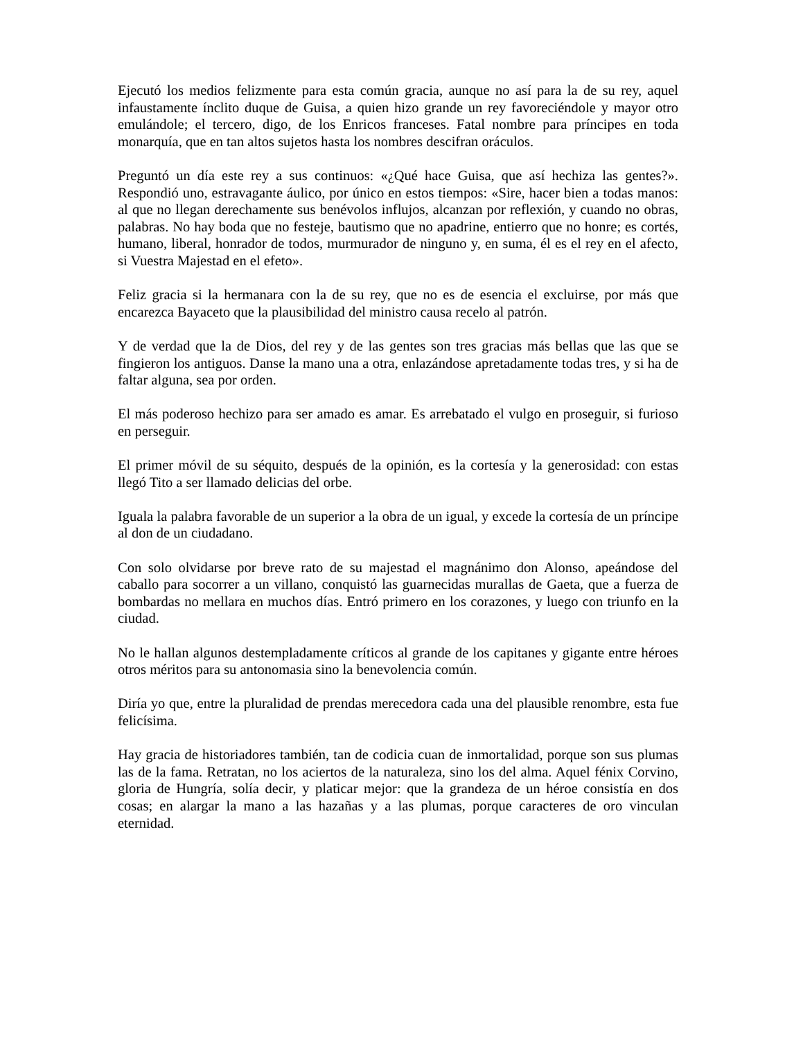Ejecutó los medios felizmente para esta común gracia, aunque no así para la de su rey, aquel infaustamente ínclito duque de Guisa, a quien hizo grande un rey favoreciéndole y mayor otro emulándole; el tercero, digo, de los Enricos franceses. Fatal nombre para príncipes en toda monarquía, que en tan altos sujetos hasta los nombres descifran oráculos.
Preguntó un día este rey a sus continuos: «¿Qué hace Guisa, que así hechiza las gentes?». Respondió uno, estravagante áulico, por único en estos tiempos: «Sire, hacer bien a todas manos: al que no llegan derechamente sus benévolos influjos, alcanzan por reflexión, y cuando no obras, palabras. No hay boda que no festeje, bautismo que no apadrine, entierro que no honre; es cortés, humano, liberal, honrador de todos, murmurador de ninguno y, en suma, él es el rey en el afecto, si Vuestra Majestad en el efeto».
Feliz gracia si la hermanara con la de su rey, que no es de esencia el excluirse, por más que encarezca Bayaceto que la plausibilidad del ministro causa recelo al patrón.
Y de verdad que la de Dios, del rey y de las gentes son tres gracias más bellas que las que se fingieron los antiguos. Danse la mano una a otra, enlazándose apretadamente todas tres, y si ha de faltar alguna, sea por orden.
El más poderoso hechizo para ser amado es amar. Es arrebatado el vulgo en proseguir, si furioso en perseguir.
El primer móvil de su séquito, después de la opinión, es la cortesía y la generosidad: con estas llegó Tito a ser llamado delicias del orbe.
Iguala la palabra favorable de un superior a la obra de un igual, y excede la cortesía de un príncipe al don de un ciudadano.
Con solo olvidarse por breve rato de su majestad el magnánimo don Alonso, apeándose del caballo para socorrer a un villano, conquistó las guarnecidas murallas de Gaeta, que a fuerza de bombardas no mellara en muchos días. Entró primero en los corazones, y luego con triunfo en la ciudad.
No le hallan algunos destempladamente críticos al grande de los capitanes y gigante entre héroes otros méritos para su antonomasia sino la benevolencia común.
Diría yo que, entre la pluralidad de prendas merecedora cada una del plausible renombre, esta fue felicísima.
Hay gracia de historiadores también, tan de codicia cuan de inmortalidad, porque son sus plumas las de la fama. Retratan, no los aciertos de la naturaleza, sino los del alma. Aquel fénix Corvino, gloria de Hungría, solía decir, y platicar mejor: que la grandeza de un héroe consistía en dos cosas; en alargar la mano a las hazañas y a las plumas, porque caracteres de oro vinculan eternidad.